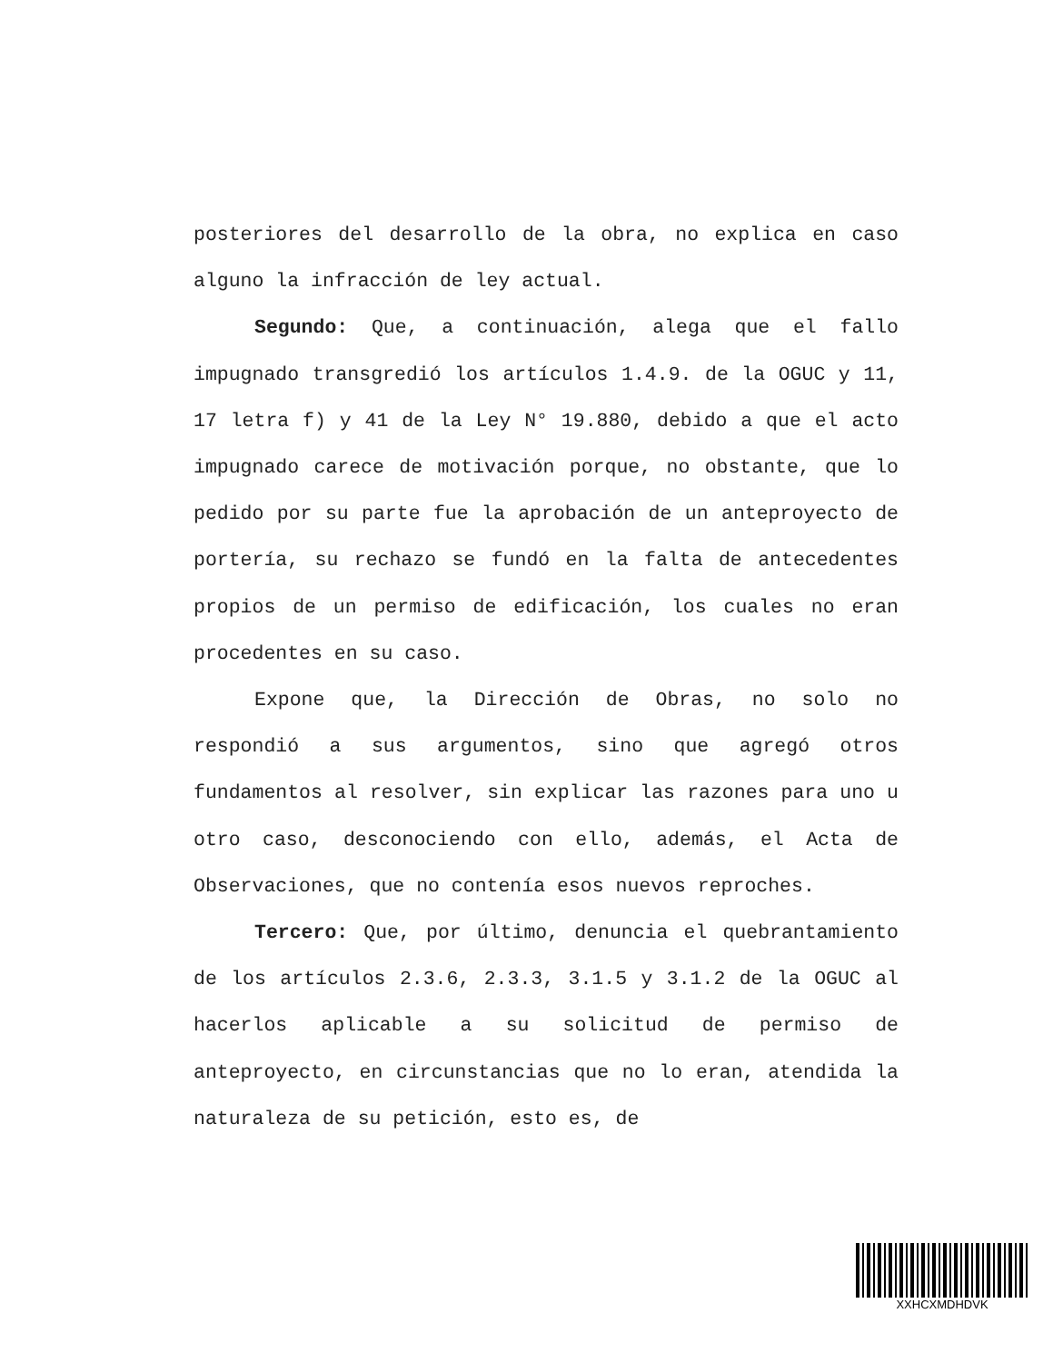posteriores del desarrollo de la obra, no explica en caso alguno la infracción de ley actual.
Segundo: Que, a continuación, alega que el fallo impugnado transgredió los artículos 1.4.9. de la OGUC y 11, 17 letra f) y 41 de la Ley N° 19.880, debido a que el acto impugnado carece de motivación porque, no obstante, que lo pedido por su parte fue la aprobación de un anteproyecto de portería, su rechazo se fundó en la falta de antecedentes propios de un permiso de edificación, los cuales no eran procedentes en su caso.
Expone que, la Dirección de Obras, no solo no respondió a sus argumentos, sino que agregó otros fundamentos al resolver, sin explicar las razones para uno u otro caso, desconociendo con ello, además, el Acta de Observaciones, que no contenía esos nuevos reproches.
Tercero: Que, por último, denuncia el quebrantamiento de los artículos 2.3.6, 2.3.3, 3.1.5 y 3.1.2 de la OGUC al hacerlos aplicable a su solicitud de permiso de anteproyecto, en circunstancias que no lo eran, atendida la naturaleza de su petición, esto es, de
XXHCXMDHDVK